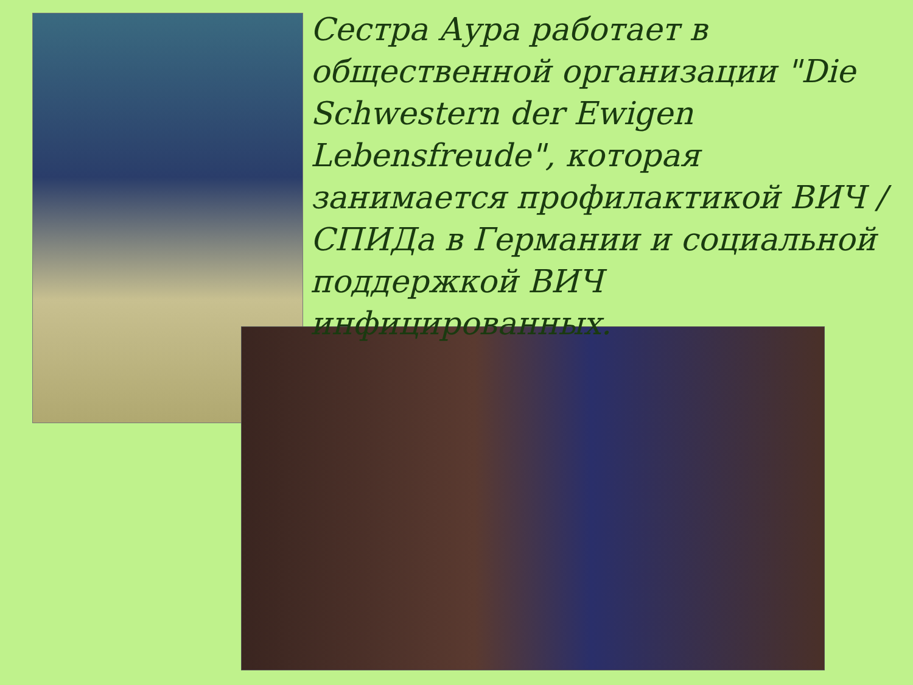Сестра Аура работает в общественной организации "Die Schwestern der Ewigen Lebensfreude", которая занимается профилактикой ВИЧ / СПИДа в Германии и социальной поддержкой ВИЧ инфицированных.